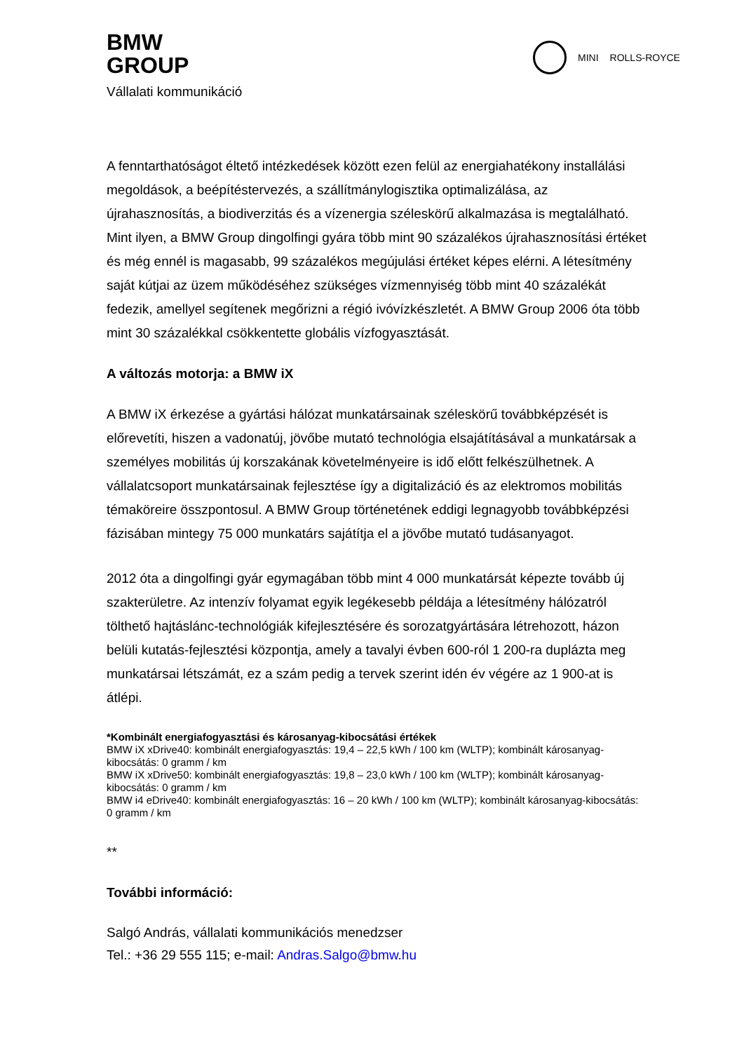BMW
GROUP
Vállalati kommunikáció
MINI ROLLS-ROYCE
A fenntarthatóságot éltető intézkedések között ezen felül az energiahatékony installálási megoldások, a beépítéstervezés, a szállítmánylogisztika optimalizálása, az újrahasznosítás, a biodiverzitás és a vízenergia széleskörű alkalmazása is megtalálható. Mint ilyen, a BMW Group dingolfingi gyára több mint 90 százalékos újrahasznosítási értéket és még ennél is magasabb, 99 százalékos megújulási értéket képes elérni. A létesítmény saját kútjai az üzem működéséhez szükséges vízmennyiség több mint 40 százalékát fedezik, amellyel segítenek megőrizni a régió ivóvízkészletét. A BMW Group 2006 óta több mint 30 százalékkal csökkentette globális vízfogyasztását.
A változás motorja: a BMW iX
A BMW iX érkezése a gyártási hálózat munkatársainak széleskörű továbbképzését is előrevetíti, hiszen a vadonatúj, jövőbe mutató technológia elsajátításával a munkatársak a személyes mobilitás új korszakának követelményeire is idő előtt felkészülhetnek. A vállalatcsoport munkatársainak fejlesztése így a digitalizáció és az elektromos mobilitás témaköreire összpontosul. A BMW Group történetének eddigi legnagyobb továbbképzési fázisában mintegy 75 000 munkatárs sajátítja el a jövőbe mutató tudásanyagot.
2012 óta a dingolfingi gyár egymagában több mint 4 000 munkatársát képezte tovább új szakterületre. Az intenzív folyamat egyik legékesebb példája a létesítmény hálózatról tölthető hajtáslánc-technológiák kifejlesztésére és sorozatgyártására létrehozott, házon belüli kutatás-fejlesztési központja, amely a tavalyi évben 600-ról 1 200-ra duplázta meg munkatársai létszámát, ez a szám pedig a tervek szerint idén év végére az 1 900-at is átlépi.
*Kombinált energiafogyasztási és károsanyag-kibocsátási értékek
BMW iX xDrive40: kombinált energiafogyasztás: 19,4 – 22,5 kWh / 100 km (WLTP); kombinált károsanyag-kibocsátás: 0 gramm / km
BMW iX xDrive50: kombinált energiafogyasztás: 19,8 – 23,0 kWh / 100 km (WLTP); kombinált károsanyag-kibocsátás: 0 gramm / km
BMW i4 eDrive40: kombinált energiafogyasztás: 16 – 20 kWh / 100 km (WLTP); kombinált károsanyag-kibocsátás: 0 gramm / km
**
További információ:
Salgó András, vállalati kommunikációs menedzser
Tel.: +36 29 555 115; e-mail: Andras.Salgo@bmw.hu